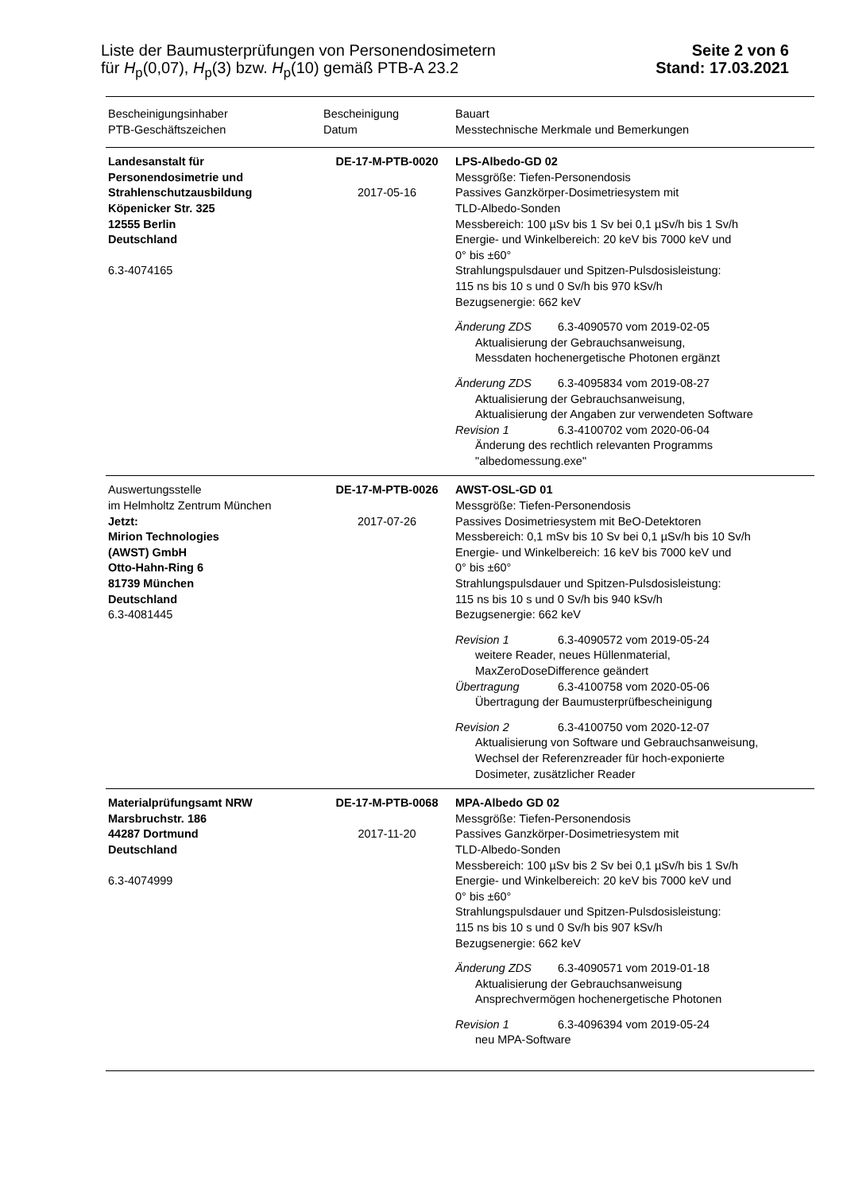Liste der Baumusterprüfungen von Personendosimetern
für H<sub>p</sub>(0,07), H<sub>p</sub>(3) bzw. H<sub>p</sub>(10) gemäß PTB-A 23.2
Seite 2 von 6
Stand: 17.03.2021
| Bescheinigungsinhaber PTB-Geschäftszeichen | Bescheinigung Datum | Bauart Messtechnische Merkmale und Bemerkungen |
| --- | --- | --- |
| Landesanstalt für Personendosimetrie und Strahlenschutzausbildung Köpenicker Str. 325 12555 Berlin Deutschland 6.3-4074165 | DE-17-M-PTB-0020 2017-05-16 | LPS-Albedo-GD 02 Messgröße: Tiefen-Personendosis Passives Ganzkörper-Dosimetriesystem mit TLD-Albedo-Sonden Messbereich: 100 µSv bis 1 Sv bei 0,1 µSv/h bis 1 Sv/h Energie- und Winkelbereich: 20 keV bis 7000 keV und 0° bis ±60° Strahlungspulsdauer und Spitzen-Pulsdosisleistung: 115 ns bis 10 s und 0 Sv/h bis 970 kSv/h Bezugsenergie: 662 keV Änderung ZDS 6.3-4090570 vom 2019-02-05 Aktualisierung der Gebrauchsanweisung, Messdaten hochenergetische Photonen ergänzt Änderung ZDS 6.3-4095834 vom 2019-08-27 Aktualisierung der Gebrauchsanweisung, Aktualisierung der Angaben zur verwendeten Software Revision 1 6.3-4100702 vom 2020-06-04 Änderung des rechtlich relevanten Programms "albedomessung.exe" |
| Auswertungsstelle im Helmholtz Zentrum München Jetzt: Mirion Technologies (AWST) GmbH Otto-Hahn-Ring 6 81739 München Deutschland 6.3-4081445 | DE-17-M-PTB-0026 2017-07-26 | AWST-OSL-GD 01 Messgröße: Tiefen-Personendosis Passives Dosimetriesystem mit BeO-Detektoren Messbereich: 0,1 mSv bis 10 Sv bei 0,1 µSv/h bis 10 Sv/h Energie- und Winkelbereich: 16 keV bis 7000 keV und 0° bis ±60° Strahlungspulsdauer und Spitzen-Pulsdosisleistung: 115 ns bis 10 s und 0 Sv/h bis 940 kSv/h Bezugsenergie: 662 keV Revision 1 6.3-4090572 vom 2019-05-24 weitere Reader, neues Hüllenmaterial, MaxZeroDoseDifference geändert Übertragung 6.3-4100758 vom 2020-05-06 Übertragung der Baumusterprüfbescheinigung Revision 2 6.3-4100750 vom 2020-12-07 Aktualisierung von Software und Gebrauchsanweisung, Wechsel der Referenzreader für hoch-exponierte Dosimeter, zusätzlicher Reader |
| Materialprüfungsamt NRW Marsbruchstr. 186 44287 Dortmund Deutschland 6.3-4074999 | DE-17-M-PTB-0068 2017-11-20 | MPA-Albedo GD 02 Messgröße: Tiefen-Personendosis Passives Ganzkörper-Dosimetriesystem mit TLD-Albedo-Sonden Messbereich: 100 µSv bis 2 Sv bei 0,1 µSv/h bis 1 Sv/h Energie- und Winkelbereich: 20 keV bis 7000 keV und 0° bis ±60° Strahlungspulsdauer und Spitzen-Pulsdosisleistung: 115 ns bis 10 s und 0 Sv/h bis 907 kSv/h Bezugsenergie: 662 keV Änderung ZDS 6.3-4090571 vom 2019-01-18 Aktualisierung der Gebrauchsanweisung Ansprechvermögen hochenergetische Photonen Revision 1 6.3-4096394 vom 2019-05-24 neu MPA-Software |